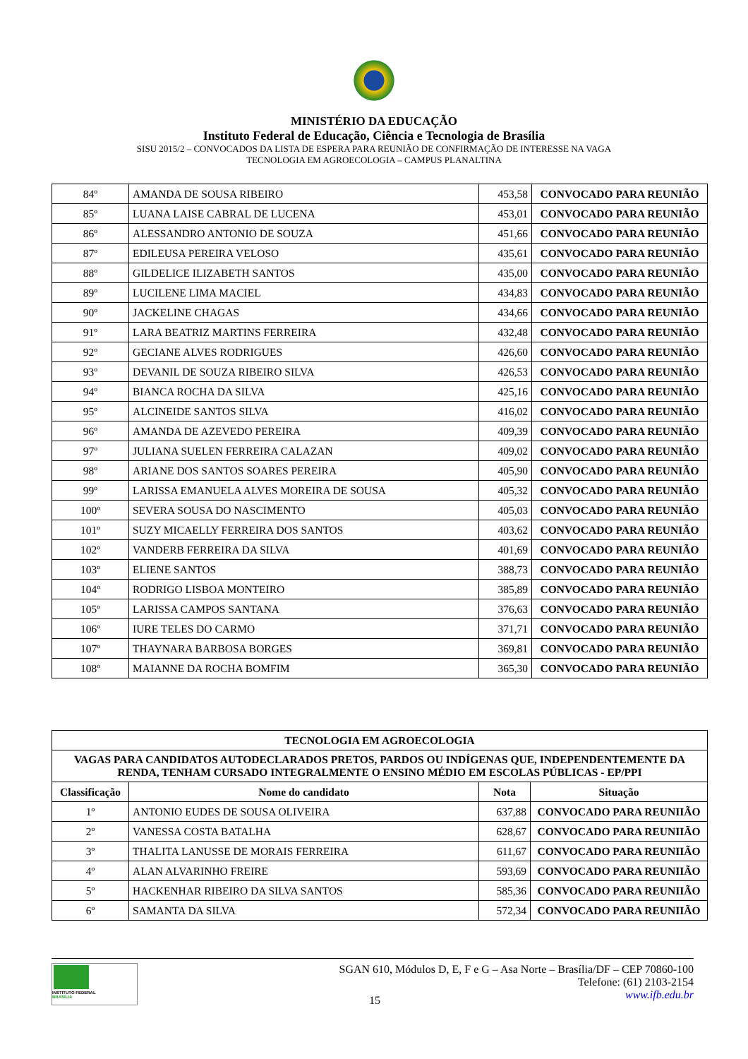MINISTÉRIO DA EDUCAÇÃO
Instituto Federal de Educação, Ciência e Tecnologia de Brasília
SISU 2015/2 – CONVOCADOS DA LISTA DE ESPERA PARA REUNIÃO DE CONFIRMAÇÃO DE INTERESSE NA VAGA
TECNOLOGIA EM AGROECOLOGIA – CAMPUS PLANALTINA
| 84º | AMANDA DE SOUSA RIBEIRO | 453,58 | CONVOCADO PARA REUNIÃO |
| 85º | LUANA LAISE CABRAL DE LUCENA | 453,01 | CONVOCADO PARA REUNIÃO |
| 86º | ALESSANDRO ANTONIO DE SOUZA | 451,66 | CONVOCADO PARA REUNIÃO |
| 87º | EDILEUSA PEREIRA VELOSO | 435,61 | CONVOCADO PARA REUNIÃO |
| 88º | GILDELICE ILIZABETH SANTOS | 435,00 | CONVOCADO PARA REUNIÃO |
| 89º | LUCILENE LIMA MACIEL | 434,83 | CONVOCADO PARA REUNIÃO |
| 90º | JACKELINE CHAGAS | 434,66 | CONVOCADO PARA REUNIÃO |
| 91º | LARA BEATRIZ MARTINS FERREIRA | 432,48 | CONVOCADO PARA REUNIÃO |
| 92º | GECIANE ALVES RODRIGUES | 426,60 | CONVOCADO PARA REUNIÃO |
| 93º | DEVANIL DE SOUZA RIBEIRO SILVA | 426,53 | CONVOCADO PARA REUNIÃO |
| 94º | BIANCA ROCHA DA SILVA | 425,16 | CONVOCADO PARA REUNIÃO |
| 95º | ALCINEIDE SANTOS SILVA | 416,02 | CONVOCADO PARA REUNIÃO |
| 96º | AMANDA DE AZEVEDO PEREIRA | 409,39 | CONVOCADO PARA REUNIÃO |
| 97º | JULIANA SUELEN FERREIRA CALAZAN | 409,02 | CONVOCADO PARA REUNIÃO |
| 98º | ARIANE DOS SANTOS SOARES PEREIRA | 405,90 | CONVOCADO PARA REUNIÃO |
| 99º | LARISSA EMANUELA ALVES MOREIRA DE SOUSA | 405,32 | CONVOCADO PARA REUNIÃO |
| 100º | SEVERA SOUSA DO NASCIMENTO | 405,03 | CONVOCADO PARA REUNIÃO |
| 101º | SUZY MICAELLY FERREIRA DOS SANTOS | 403,62 | CONVOCADO PARA REUNIÃO |
| 102º | VANDERB FERREIRA DA SILVA | 401,69 | CONVOCADO PARA REUNIÃO |
| 103º | ELIENE SANTOS | 388,73 | CONVOCADO PARA REUNIÃO |
| 104º | RODRIGO LISBOA MONTEIRO | 385,89 | CONVOCADO PARA REUNIÃO |
| 105º | LARISSA CAMPOS SANTANA | 376,63 | CONVOCADO PARA REUNIÃO |
| 106º | IURE TELES DO CARMO | 371,71 | CONVOCADO PARA REUNIÃO |
| 107º | THAYNARA BARBOSA BORGES | 369,81 | CONVOCADO PARA REUNIÃO |
| 108º | MAIANNE DA ROCHA BOMFIM | 365,30 | CONVOCADO PARA REUNIÃO |
| TECNOLOGIA EM AGROECOLOGIA | | | |
| --- | --- | --- | --- |
| VAGAS PARA CANDIDATOS AUTODECLARADOS PRETOS, PARDOS OU INDÍGENAS QUE, INDEPENDENTEMENTE DA RENDA, TENHAM CURSADO INTEGRALMENTE O ENSINO MÉDIO EM ESCOLAS PÚBLICAS - EP/PPI | | | |
| Classificação | Nome do candidato | Nota | Situação |
| 1º | ANTONIO EUDES DE SOUSA OLIVEIRA | 637,88 | CONVOCADO PARA REUNIIÃO |
| 2º | VANESSA COSTA BATALHA | 628,67 | CONVOCADO PARA REUNIIÃO |
| 3º | THALITA LANUSSE DE MORAIS FERREIRA | 611,67 | CONVOCADO PARA REUNIIÃO |
| 4º | ALAN ALVARINHO FREIRE | 593,69 | CONVOCADO PARA REUNIIÃO |
| 5º | HACKENHAR RIBEIRO DA SILVA SANTOS | 585,36 | CONVOCADO PARA REUNIIÃO |
| 6º | SAMANTA DA SILVA | 572,34 | CONVOCADO PARA REUNIIÃO |
INSTITUTO FEDERAL
BRASÍLIA
SGAN 610, Módulos D, E, F e G – Asa Norte – Brasília/DF – CEP 70860-100
Telefone: (61) 2103-2154
www.ifb.edu.br
15